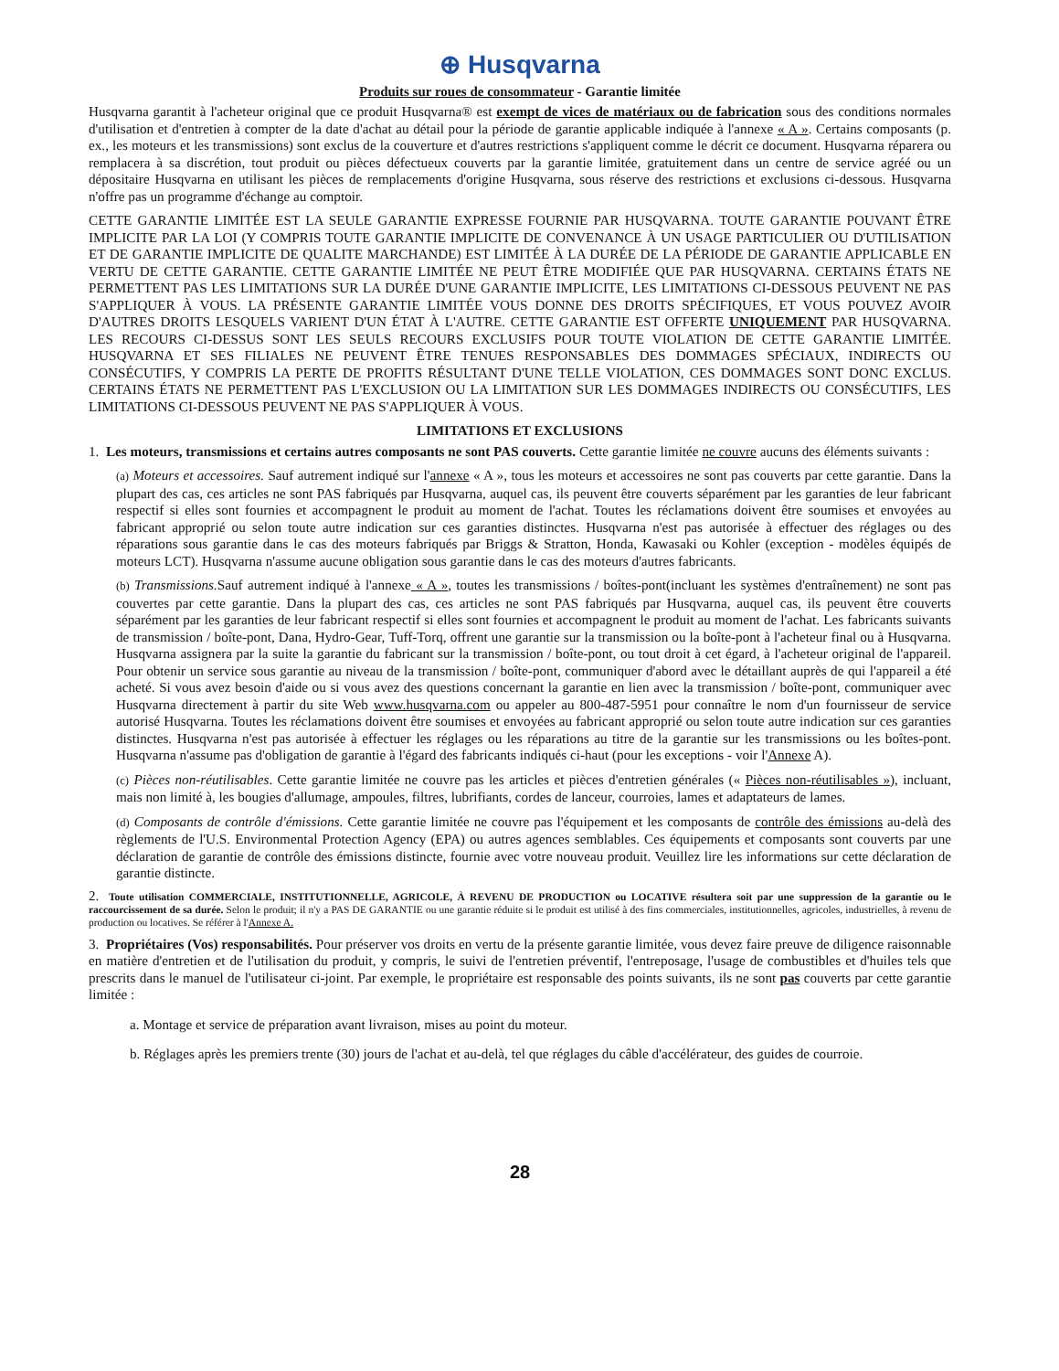⊕ Husqvarna
Produits sur roues de consommateur - Garantie limitée
Husqvarna garantit à l'acheteur original que ce produit Husqvarna® est exempt de vices de matériaux ou de fabrication sous des conditions normales d'utilisation et d'entretien à compter de la date d'achat au détail pour la période de garantie applicable indiquée à l'annexe « A ». Certains composants (p. ex., les moteurs et les transmissions) sont exclus de la couverture et d'autres restrictions s'appliquent comme le décrit ce document. Husqvarna réparera ou remplacera à sa discrétion, tout produit ou pièces défectueux couverts par la garantie limitée, gratuitement dans un centre de service agréé ou un dépositaire Husqvarna en utilisant les pièces de remplacements d'origine Husqvarna, sous réserve des restrictions et exclusions ci-dessous. Husqvarna n'offre pas un programme d'échange au comptoir.
CETTE GARANTIE LIMITÉE EST LA SEULE GARANTIE EXPRESSE FOURNIE PAR HUSQVARNA. TOUTE GARANTIE POUVANT ÊTRE IMPLICITE PAR LA LOI (Y COMPRIS TOUTE GARANTIE IMPLICITE DE CONVENANCE À UN USAGE PARTICULIER OU D'UTILISATION ET DE GARANTIE IMPLICITE DE QUALITE MARCHANDE) EST LIMITÉE À LA DURÉE DE LA PÉRIODE DE GARANTIE APPLICABLE EN VERTU DE CETTE GARANTIE. CETTE GARANTIE LIMITÉE NE PEUT ÊTRE MODIFIÉE QUE PAR HUSQVARNA. CERTAINS ÉTATS NE PERMETTENT PAS LES LIMITATIONS SUR LA DURÉE D'UNE GARANTIE IMPLICITE, LES LIMITATIONS CI-DESSOUS PEUVENT NE PAS S'APPLIQUER À VOUS. LA PRÉSENTE GARANTIE LIMITÉE VOUS DONNE DES DROITS SPÉCIFIQUES, ET VOUS POUVEZ AVOIR D'AUTRES DROITS LESQUELS VARIENT D'UN ÉTAT À L'AUTRE. CETTE GARANTIE EST OFFERTE UNIQUEMENT PAR HUSQVARNA. LES RECOURS CI-DESSUS SONT LES SEULS RECOURS EXCLUSIFS POUR TOUTE VIOLATION DE CETTE GARANTIE LIMITÉE. HUSQVARNA ET SES FILIALES NE PEUVENT ÊTRE TENUES RESPONSABLES DES DOMMAGES SPÉCIAUX, INDIRECTS OU CONSÉCUTIFS, Y COMPRIS LA PERTE DE PROFITS RÉSULTANT D'UNE TELLE VIOLATION, CES DOMMAGES SONT DONC EXCLUS. CERTAINS ÉTATS NE PERMETTENT PAS L'EXCLUSION OU LA LIMITATION SUR LES DOMMAGES INDIRECTS OU CONSÉCUTIFS, LES LIMITATIONS CI-DESSOUS PEUVENT NE PAS S'APPLIQUER À VOUS.
LIMITATIONS ET EXCLUSIONS
1. Les moteurs, transmissions et certains autres composants ne sont PAS couverts. Cette garantie limitée ne couvre aucuns des éléments suivants :
(a) Moteurs et accessoires. Sauf autrement indiqué sur l'annexe « A », tous les moteurs et accessoires ne sont pas couverts par cette garantie. Dans la plupart des cas, ces articles ne sont PAS fabriqués par Husqvarna, auquel cas, ils peuvent être couverts séparément par les garanties de leur fabricant respectif si elles sont fournies et accompagnent le produit au moment de l'achat. Toutes les réclamations doivent être soumises et envoyées au fabricant approprié ou selon toute autre indication sur ces garanties distinctes. Husqvarna n'est pas autorisée à effectuer des réglages ou des réparations sous garantie dans le cas des moteurs fabriqués par Briggs & Stratton, Honda, Kawasaki ou Kohler (exception - modèles équipés de moteurs LCT). Husqvarna n'assume aucune obligation sous garantie dans le cas des moteurs d'autres fabricants.
(b) Transmissions. Sauf autrement indiqué à l'annexe « A », toutes les transmissions / boîtes-pont(incluant les systèmes d'entraînement) ne sont pas couvertes par cette garantie. Dans la plupart des cas, ces articles ne sont PAS fabriqués par Husqvarna, auquel cas, ils peuvent être couverts séparément par les garanties de leur fabricant respectif si elles sont fournies et accompagnent le produit au moment de l'achat. Les fabricants suivants de transmission / boîte-pont, Dana, Hydro-Gear, Tuff-Torq, offrent une garantie sur la transmission ou la boîte-pont à l'acheteur final ou à Husqvarna. Husqvarna assignera par la suite la garantie du fabricant sur la transmission / boîte-pont, ou tout droit à cet égard, à l'acheteur original de l'appareil. Pour obtenir un service sous garantie au niveau de la transmission / boîte-pont, communiquer d'abord avec le détaillant auprès de qui l'appareil a été acheté. Si vous avez besoin d'aide ou si vous avez des questions concernant la garantie en lien avec la transmission / boîte-pont, communiquer avec Husqvarna directement à partir du site Web www.husqvarna.com ou appeler au 800-487-5951 pour connaître le nom d'un fournisseur de service autorisé Husqvarna. Toutes les réclamations doivent être soumises et envoyées au fabricant approprié ou selon toute autre indication sur ces garanties distinctes. Husqvarna n'est pas autorisée à effectuer les réglages ou les réparations au titre de la garantie sur les transmissions ou les boîtes-pont. Husqvarna n'assume pas d'obligation de garantie à l'égard des fabricants indiqués ci-haut (pour les exceptions - voir l'Annexe A).
(c) Pièces non-réutilisables. Cette garantie limitée ne couvre pas les articles et pièces d'entretien générales (« Pièces non-réutilisables »), incluant, mais non limité à, les bougies d'allumage, ampoules, filtres, lubrifiants, cordes de lanceur, courroies, lames et adaptateurs de lames.
(d) Composants de contrôle d'émissions. Cette garantie limitée ne couvre pas l'équipement et les composants de contrôle des émissions au-delà des règlements de l'U.S. Environmental Protection Agency (EPA) ou autres agences semblables. Ces équipements et composants sont couverts par une déclaration de garantie de contrôle des émissions distincte, fournie avec votre nouveau produit. Veuillez lire les informations sur cette déclaration de garantie distincte.
2. Toute utilisation COMMERCIALE, INSTITUTIONNELLE, AGRICOLE, À REVENU DE PRODUCTION ou LOCATIVE résultera soit par une suppression de la garantie ou le raccourcissement de sa durée. Selon le produit; il n'y a PAS DE GARANTIE ou une garantie réduite si le produit est utilisé à des fins commerciales, institutionnelles, agricoles, industrielles, à revenu de production ou locatives. Se référer à l'Annexe A.
3. Propriétaires (Vos) responsabilités. Pour préserver vos droits en vertu de la présente garantie limitée, vous devez faire preuve de diligence raisonnable en matière d'entretien et de l'utilisation du produit, y compris, le suivi de l'entretien préventif, l'entreposage, l'usage de combustibles et d'huiles tels que prescrits dans le manuel de l'utilisateur ci-joint. Par exemple, le propriétaire est responsable des points suivants, ils ne sont pas couverts par cette garantie limitée :
a. Montage et service de préparation avant livraison, mises au point du moteur.
b. Réglages après les premiers trente (30) jours de l'achat et au-delà, tel que réglages du câble d'accélérateur, des guides de courroie.
28